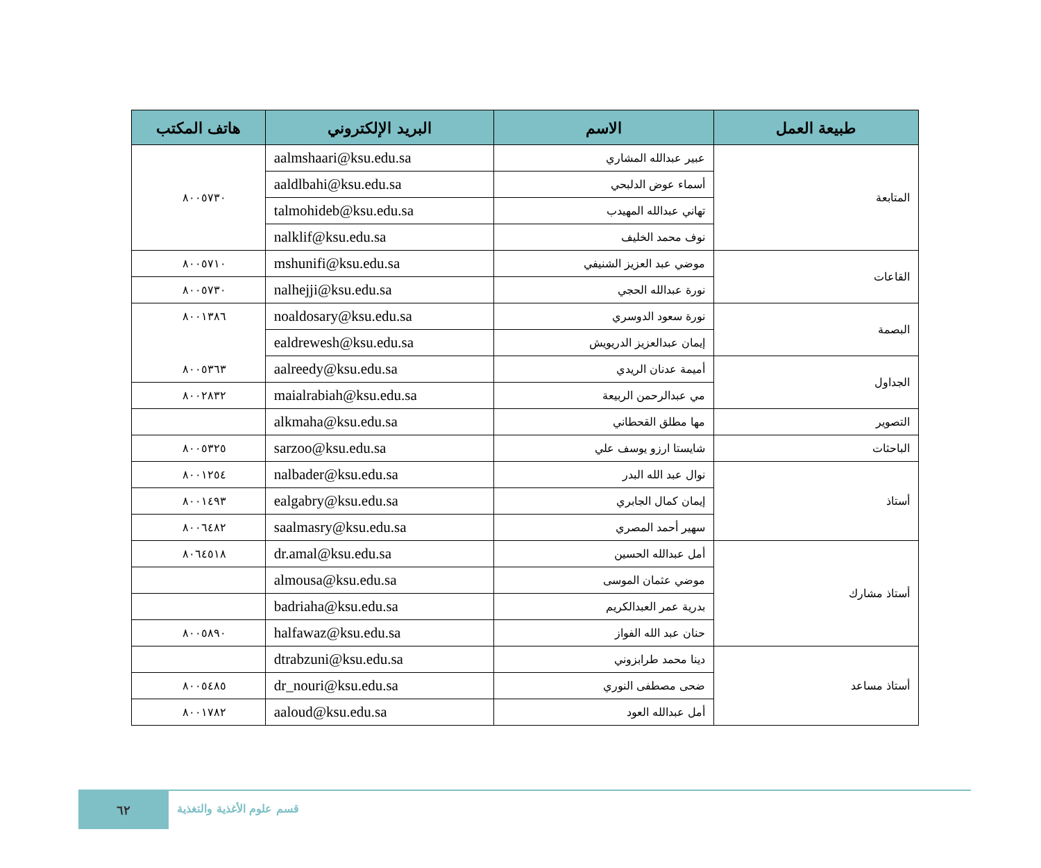| طبيعة العمل | الاسم | البريد الإلكتروني | هاتف المكتب |
| --- | --- | --- | --- |
| المتابعة | عبير عبدالله المشاري | aalmshaari@ksu.edu.sa | ٨٠٠٥٧٣٠ |
| | أسماء عوض الدلبحي | aaldlbahi@ksu.edu.sa | |
| | تهاني عبدالله المهيدب | talmohideb@ksu.edu.sa | |
| | نوف محمد الخليف | nalklif@ksu.edu.sa | |
| القاعات | موضي عبد العزيز الشنيفي | mshunifi@ksu.edu.sa | ٨٠٠٥٧١٠ |
| | نورة عبدالله الحجي | nalhejji@ksu.edu.sa | ٨٠٠٥٧٣٠ |
| البصمة | نورة سعود الدوسري | noaldosary@ksu.edu.sa | ٨٠٠١٣٨٦ |
| | إيمان عبدالعزيز الدريويش | ealdrewesh@ksu.edu.sa | |
| الجداول | أميمة عدنان الريدي | aalreedy@ksu.edu.sa | ٨٠٠٥٣٦٣ |
| | مي عبدالرحمن الربيعة | maialrabiah@ksu.edu.sa | ٨٠٠٢٨٣٢ |
| التصوير | مها مطلق القحطاني | alkmaha@ksu.edu.sa | |
| الباحثات | شايستا ارزو يوسف علي | sarzoo@ksu.edu.sa | ٨٠٠٥٣٢٥ |
| أستاذ | نوال عبد الله البدر | nalbader@ksu.edu.sa | ٨٠٠١٢٥٤ |
| | إيمان كمال الجابري | ealgabry@ksu.edu.sa | ٨٠٠١٤٩٣ |
| | سهير أحمد المصري | saalmasry@ksu.edu.sa | ٨٠٠٦٤٨٢ |
| أستاذ مشارك | أمل عبدالله الحسين | dr.amal@ksu.edu.sa | ٨٠٦٤٥١٨ |
| | موضي عثمان الموسى | almousa@ksu.edu.sa | |
| | بدرية عمر العبدالكريم | badriaha@ksu.edu.sa | |
| | حنان عبد الله الفواز | halfawaz@ksu.edu.sa | ٨٠٠٥٨٩٠ |
| أستاذ مساعد | دينا محمد طرابزوني | dtrabzuni@ksu.edu.sa | |
| | ضحى مصطفى النوري | dr_nouri@ksu.edu.sa | ٨٠٠٥٤٨٥ |
| | أمل عبدالله العود | aaloud@ksu.edu.sa | ٨٠٠١٧٨٢ |
٦٢
قسم علوم الأغذية والتغذية